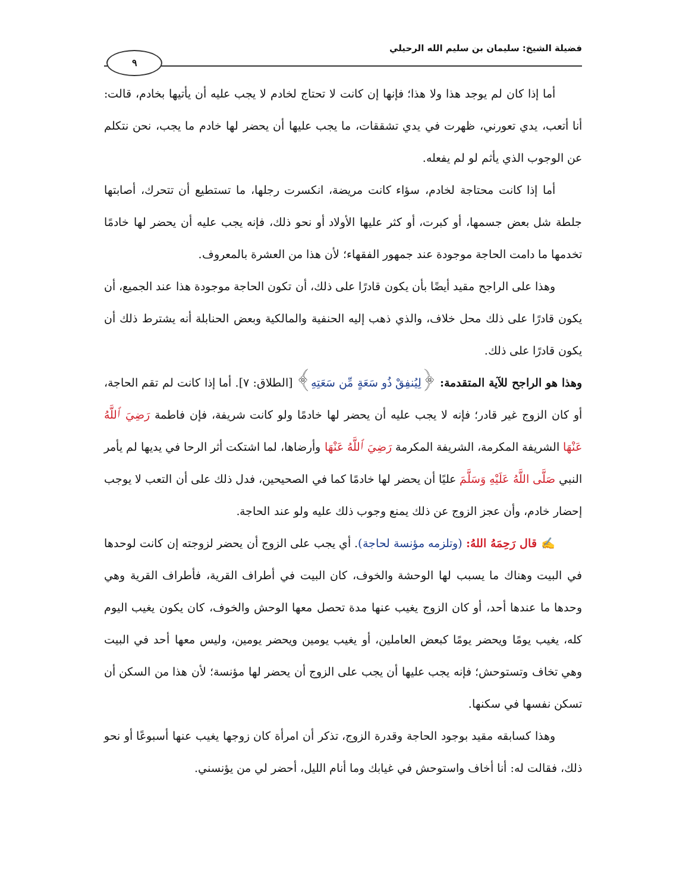فضيلة الشيخ: سليمان بن سليم الله الرحيلي
٩
أما إذا كان لم يوجد هذا ولا هذا؛ فإنها إن كانت لا تحتاج لخادم لا يجب عليه أن يأتيها بخادم، قالت: أنا أتعب، يدي تعورني، ظهرت في يدي تشققات، ما يجب عليها أن يحضر لها خادم ما يجب، نحن نتكلم عن الوجوب الذي يأثم لو لم يفعله.
أما إذا كانت محتاجة لخادم، سؤاء كانت مريضة، انكسرت رجلها، ما تستطيع أن تتحرك، أصابتها جلطة شل بعض جسمها، أو كبرت، أو كثر عليها الأولاد أو نحو ذلك، فإنه يجب عليه أن يحضر لها خادمًا تخدمها ما دامت الحاجة موجودة عند جمهور الفقهاء؛ لأن هذا من العشرة بالمعروف.
وهذا على الراجح مقيد أيضًا بأن يكون قادرًا على ذلك، أن تكون الحاجة موجودة هذا عند الجميع، أن يكون قادرًا على ذلك محل خلاف، والذي ذهب إليه الحنفية والمالكية وبعض الحنابلة أنه يشترط ذلك أن يكون قادرًا على ذلك.
وهذا هو الراجح للآية المتقدمة: ﴿لِيُنفِقْ ذُو سَعَةٍ مِّن سَعَتِهِ﴾ [الطلاق: ٧]. أما إذا كانت لم تقم الحاجة، أو كان الزوج غير قادر؛ فإنه لا يجب عليه أن يحضر لها خادمًا ولو كانت شريفة، فإن فاطمة رَضِيَ ٱللَّهُ عَنْهَا الشريفة المكرمة، الشريفة المكرمة رَضِيَ ٱللَّهُ عَنْهَا وأرضاها، لما اشتكت أثر الرحا في يديها لم يأمر النبي صَلَّى اللَّهُ عَلَيْهِ وَسَلَّمَ عليًا أن يحضر لها خادمًا كما في الصحيحين، فدل ذلك على أن التعب لا يوجب إحضار خادم، وأن عجز الزوج عن ذلك يمنع وجوب ذلك عليه ولو عند الحاجة.
✍ قال رَحِمَهُ اللهُ: (وتلزمه مؤنسة لحاجة). أي يجب على الزوج أن يحضر لزوجته إن كانت لوحدها في البيت وهناك ما يسبب لها الوحشة والخوف، كان البيت في أطراف القرية، فأطراف القرية وهي وحدها ما عندها أحد، أو كان الزوج يغيب عنها مدة تحصل معها الوحش والخوف، كان يكون يغيب اليوم كله، يغيب يومًا ويحضر يومًا كبعض العاملين، أو يغيب يومين ويحضر يومين، وليس معها أحد في البيت وهي تخاف وتستوحش؛ فإنه يجب عليها أن يجب على الزوج أن يحضر لها مؤنسة؛ لأن هذا من السكن أن تسكن نفسها في سكنها.
وهذا كسابقه مقيد بوجود الحاجة وقدرة الزوج، تذكر أن امرأة كان زوجها يغيب عنها أسبوعًا أو نحو ذلك، فقالت له: أنا أخاف واستوحش في غيابك وما أنام الليل، أحضر لي من يؤنسني.